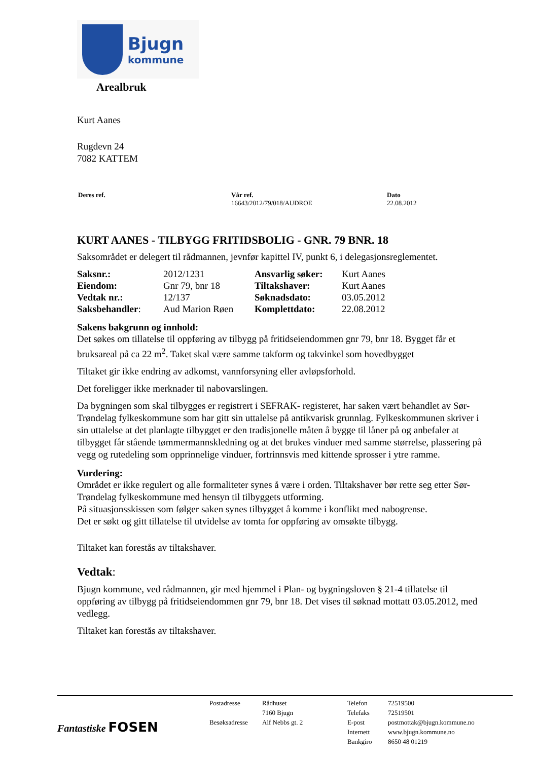Bjugn
kommune
Arealbruk
Kurt Aanes
Rugdevn 24
7082 KATTEM
| Deres ref. | Vår ref. 16643/2012/79/018/AUDROE | Dato 22.08.2012 |
KURT AANES - TILBYGG FRITIDSBOLIG - GNR. 79 BNR. 18
Saksområdet er delegert til rådmannen, jevnfør kapittel IV, punkt 6, i delegasjonsreglementet.
| Saksnr.: | 2012/1231 | Ansvarlig søker: | Kurt Aanes |
| Eiendom: | Gnr 79, bnr 18 | Tiltakshaver: | Kurt Aanes |
| Vedtak nr.: | 12/137 | Søknadsdato: | 03.05.2012 |
| Saksbehandler : | Aud Marion Røen | Komplettdato: | 22.08.2012 |
Sakens bakgrunn og innhold:
Det søkes om tillatelse til oppføring av tilbygg på fritidseiendommen gnr 79, bnr 18. Bygget får et bruksareal på ca 22 m<sup>2</sup>. Taket skal være samme takform og takvinkel som hovedbygget
Tiltaket gir ikke endring av adkomst, vannforsyning eller avløpsforhold.
Det foreligger ikke merknader til nabovarslingen.
Da bygningen som skal tilbygges er registrert i SEFRAK- registeret, har saken vært behandlet av Sør-Trøndelag fylkeskommune som har gitt sin uttalelse på antikvarisk grunnlag. Fylkeskommunen skriver i sin uttalelse at det planlagte tilbygget er den tradisjonelle måten å bygge til låner på og anbefaler at tilbygget får stående tømmermannskledning og at det brukes vinduer med samme størrelse, plassering på vegg og rutedeling som opprinnelige vinduer, fortrinnsvis med kittende sprosser i ytre ramme.
Vurdering:
Området er ikke regulert og alle formaliteter synes å være i orden. Tiltakshaver bør rette seg etter Sør-Trøndelag fylkeskommune med hensyn til tilbyggets utforming.
På situasjonsskissen som følger saken synes tilbygget å komme i konflikt med nabogrense.
Det er søkt og gitt tillatelse til utvidelse av tomta for oppføring av omsøkte tilbygg.
Tiltaket kan forestås av tiltakshaver.
Vedtak:
Bjugn kommune, ved rådmannen, gir med hjemmel i Plan- og bygningsloven § 21-4 tillatelse til oppføring av tilbygg på fritidseiendommen gnr 79, bnr 18. Det vises til søknad mottatt 03.05.2012, med vedlegg.
Tiltaket kan forestås av tiltakshaver.
Fantastiske FOSEN
| Postadresse | Rådhuset | Telefon | 72519500 |
| | 7160 Bjugn | Telefaks | 72519501 |
| Besøksadresse | Alf Nebbs gt. 2 | E-post | postmottak@bjugn.kommune.no |
| | | Internett | www.bjugn.kommune.no |
| | | Bankgiro | 8650 48 01219 |